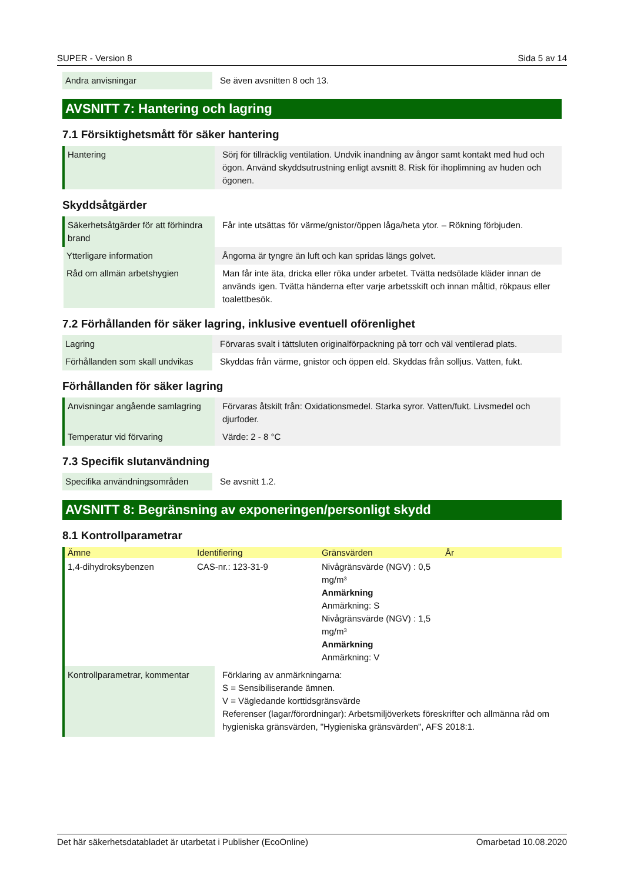SUPER - Version 8 Sida 5 av 14
| Andra anvisningar | Se även avsnitten 8 och 13. |
AVSNITT 7: Hantering och lagring
7.1 Försiktighetsmått för säker hantering
| Hantering | Sörj för tillräcklig ventilation. Undvik inandning av ångor samt kontakt med hud och ögon. Använd skyddsutrustning enligt avsnitt 8. Risk för ihoplimning av huden och ögonen. |
Skyddsåtgärder
| Säkerhetsåtgärder för att förhindra brand | Får inte utsättas för värme/gnistor/öppen låga/heta ytor. – Rökning förbjuden. |
| Ytterligare information | Ångorna är tyngre än luft och kan spridas längs golvet. |
| Råd om allmän arbetshygien | Man får inte äta, dricka eller röka under arbetet. Tvätta nedsölade kläder innan de används igen. Tvätta händerna efter varje arbetsskift och innan måltid, rökpaus eller toalettbesök. |
7.2 Förhållanden för säker lagring, inklusive eventuell oförenlighet
| Lagring | Förvaras svalt i tättsluten originalförpackning på torr och väl ventilerad plats. |
| Förhållanden som skall undvikas | Skyddas från värme, gnistor och öppen eld. Skyddas från solljus. Vatten, fukt. |
Förhållanden för säker lagring
| Anvisningar angående samlagring | Förvaras åtskilt från: Oxidationsmedel. Starka syror. Vatten/fukt. Livsmedel och djurfoder. |
| Temperatur vid förvaring | Värde: 2 - 8 °C |
7.3 Specifik slutanvändning
| Specifika användningsområden | Se avsnitt 1.2. |
AVSNITT 8: Begränsning av exponeringen/personligt skydd
8.1 Kontrollparametrar
| Ämne | Identifiering | Gränsvärden | År |
| --- | --- | --- | --- |
| 1,4-dihydroksybenzen | CAS-nr.: 123-31-9 | Nivågränsvärde (NGV) : 0,5 mg/m³ Anmärkning Anmärkning: S Nivågränsvärde (NGV) : 1,5 mg/m³ Anmärkning Anmärkning: V | |
| Kontrollparametrar, kommentar | Förklaring av anmärkningarna: S = Sensibiliserande ämnen. V = Vägledande korttidsgränsvärde Referenser (lagar/förordningar): Arbetsmiljöverkets föreskrifter och allmänna råd om hygieniska gränsvärden, "Hygieniska gränsvärden", AFS 2018:1. |
Det här säkerhetsdatabladet är utarbetat i Publisher (EcoOnline) Omarbetad 10.08.2020